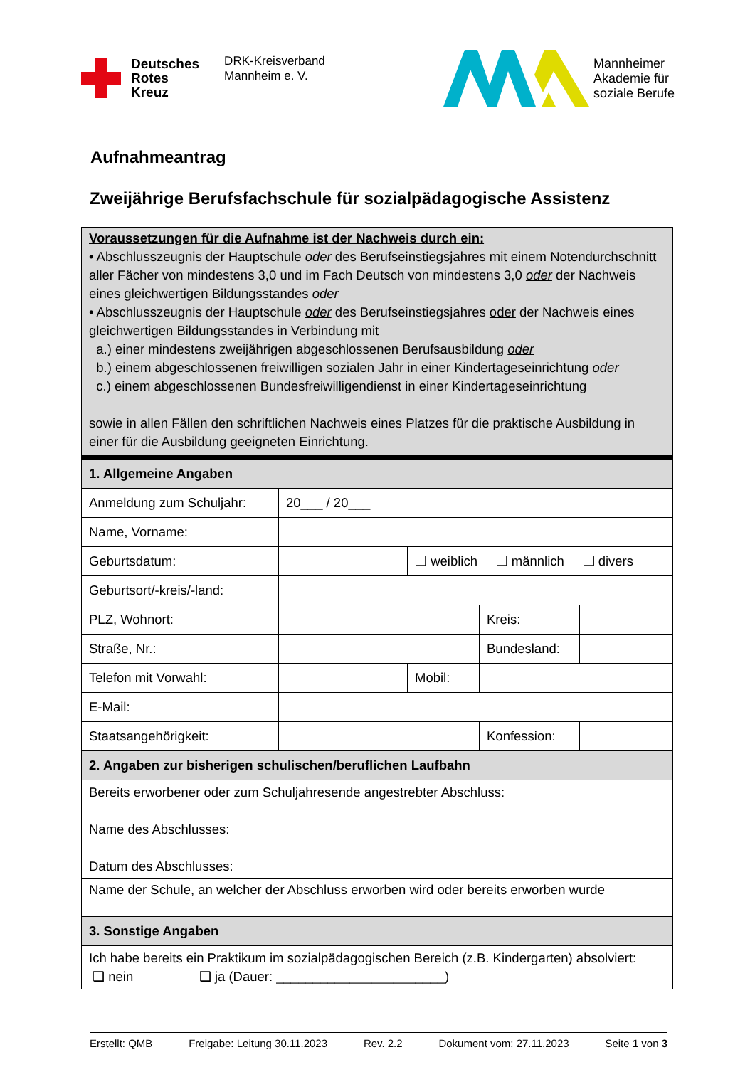Deutsches
Rotes
Kreuz
DRK-Kreisverband
Mannheim e. V.
Mannheimer
Akademie für
soziale Berufe
Aufnahmeantrag
Zweijährige Berufsfachschule für sozialpädagogische Assistenz
Voraussetzungen für die Aufnahme ist der Nachweis durch ein:
• Abschlusszeugnis der Hauptschule oder des Berufseinstiegsjahres mit einem Notendurchschnitt aller Fächer von mindestens 3,0 und im Fach Deutsch von mindestens 3,0 oder der Nachweis eines gleichwertigen Bildungsstandes oder
• Abschlusszeugnis der Hauptschule oder des Berufseinstiegsjahres oder der Nachweis eines gleichwertigen Bildungsstandes in Verbindung mit
a.) einer mindestens zweijährigen abgeschlossenen Berufsausbildung oder
b.) einem abgeschlossenen freiwilligen sozialen Jahr in einer Kindertageseinrichtung oder
c.) einem abgeschlossenen Bundesfreiwilligendienst in einer Kindertageseinrichtung
sowie in allen Fällen den schriftlichen Nachweis eines Platzes für die praktische Ausbildung in einer für die Ausbildung geeigneten Einrichtung.
| 1. Allgemeine Angaben | | | | |
| Anmeldung zum Schuljahr: | 20___ / 20___ | | | |
| Name, Vorname: | | | | |
| Geburtsdatum: | | ❑ weiblich ❑ männlich ❑ divers | | |
| Geburtsort/-kreis/-land: | | | | |
| PLZ, Wohnort: | | | Kreis: | |
| Straße, Nr.: | | | Bundesland: | |
| Telefon mit Vorwahl: | | Mobil: | | |
| E-Mail: | | | | |
| Staatsangehörigkeit: | | | Konfession: | |
| 2. Angaben zur bisherigen schulischen/beruflichen Laufbahn | | | | |
| Bereits erworbener oder zum Schuljahresende angestrebter Abschluss: Name des Abschlusses: Datum des Abschlusses: | | | | |
| Name der Schule, an welcher der Abschluss erworben wird oder bereits erworben wurde | | | | |
| 3. Sonstige Angaben | | | | |
| Ich habe bereits ein Praktikum im sozialpädagogischen Bereich (z.B. Kindergarten) absolviert: ❑ nein ❑ ja (Dauer: _______________________) | | | | |
Erstellt: QMB Freigabe: Leitung 30.11.2023 Rev. 2.2 Dokument vom: 27.11.2023 Seite 1 von 3